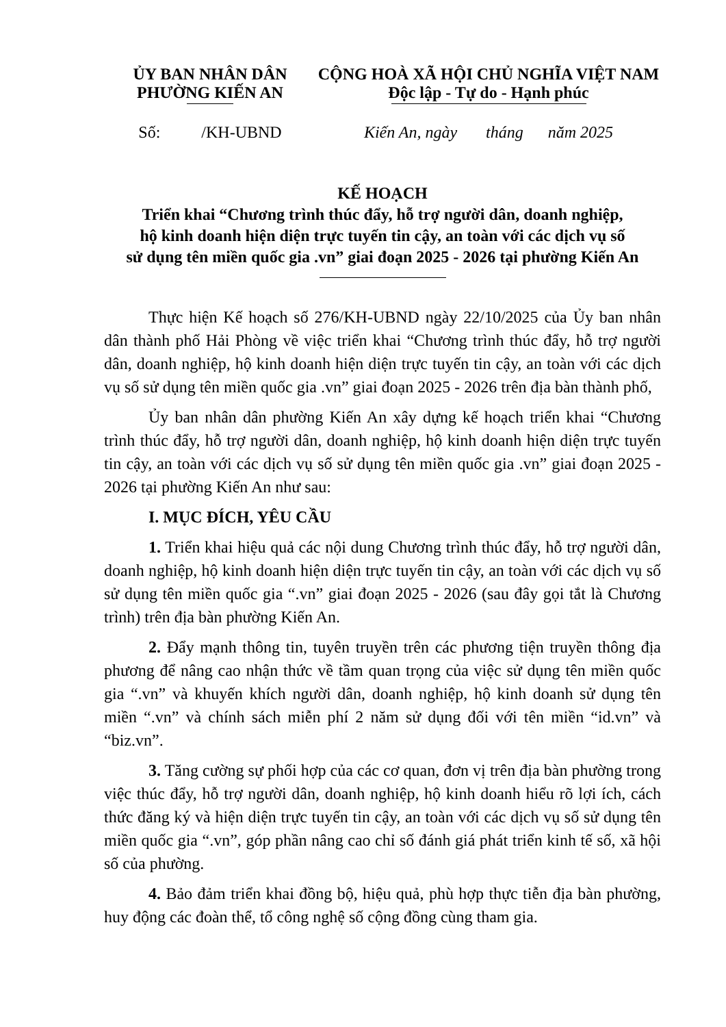ỦY BAN NHÂN DÂN
PHƯỜNG KIẾN AN
CỘNG HOÀ XÃ HỘI CHỦ NGHĨA VIỆT NAM
Độc lập - Tự do - Hạnh phúc
Số: /KH-UBND Kiến An, ngày tháng năm 2025
KẾ HOẠCH
Triển khai “Chương trình thúc đẩy, hỗ trợ người dân, doanh nghiệp,
hộ kinh doanh hiện diện trực tuyến tin cậy, an toàn với các dịch vụ số
sử dụng tên miền quốc gia .vn” giai đoạn 2025 - 2026 tại phường Kiến An
Thực hiện Kế hoạch số 276/KH-UBND ngày 22/10/2025 của Ủy ban nhân dân thành phố Hải Phòng về việc triển khai “Chương trình thúc đẩy, hỗ trợ người dân, doanh nghiệp, hộ kinh doanh hiện diện trực tuyến tin cậy, an toàn với các dịch vụ số sử dụng tên miền quốc gia .vn” giai đoạn 2025 - 2026 trên địa bàn thành phố,
Ủy ban nhân dân phường Kiến An xây dựng kế hoạch triển khai “Chương trình thúc đẩy, hỗ trợ người dân, doanh nghiệp, hộ kinh doanh hiện diện trực tuyến tin cậy, an toàn với các dịch vụ số sử dụng tên miền quốc gia .vn” giai đoạn 2025 - 2026 tại phường Kiến An như sau:
I. MỤC ĐÍCH, YÊU CẦU
1. Triển khai hiệu quả các nội dung Chương trình thúc đẩy, hỗ trợ người dân, doanh nghiệp, hộ kinh doanh hiện diện trực tuyến tin cậy, an toàn với các dịch vụ số sử dụng tên miền quốc gia “.vn” giai đoạn 2025 - 2026 (sau đây gọi tắt là Chương trình) trên địa bàn phường Kiến An.
2. Đẩy mạnh thông tin, tuyên truyền trên các phương tiện truyền thông địa phương để nâng cao nhận thức về tầm quan trọng của việc sử dụng tên miền quốc gia “.vn” và khuyến khích người dân, doanh nghiệp, hộ kinh doanh sử dụng tên miền “.vn” và chính sách miễn phí 2 năm sử dụng đối với tên miền “id.vn” và “biz.vn”.
3. Tăng cường sự phối hợp của các cơ quan, đơn vị trên địa bàn phường trong việc thúc đẩy, hỗ trợ người dân, doanh nghiệp, hộ kinh doanh hiểu rõ lợi ích, cách thức đăng ký và hiện diện trực tuyến tin cậy, an toàn với các dịch vụ số sử dụng tên miền quốc gia “.vn”, góp phần nâng cao chỉ số đánh giá phát triển kinh tế số, xã hội số của phường.
4. Bảo đảm triển khai đồng bộ, hiệu quả, phù hợp thực tiễn địa bàn phường, huy động các đoàn thể, tổ công nghệ số cộng đồng cùng tham gia.